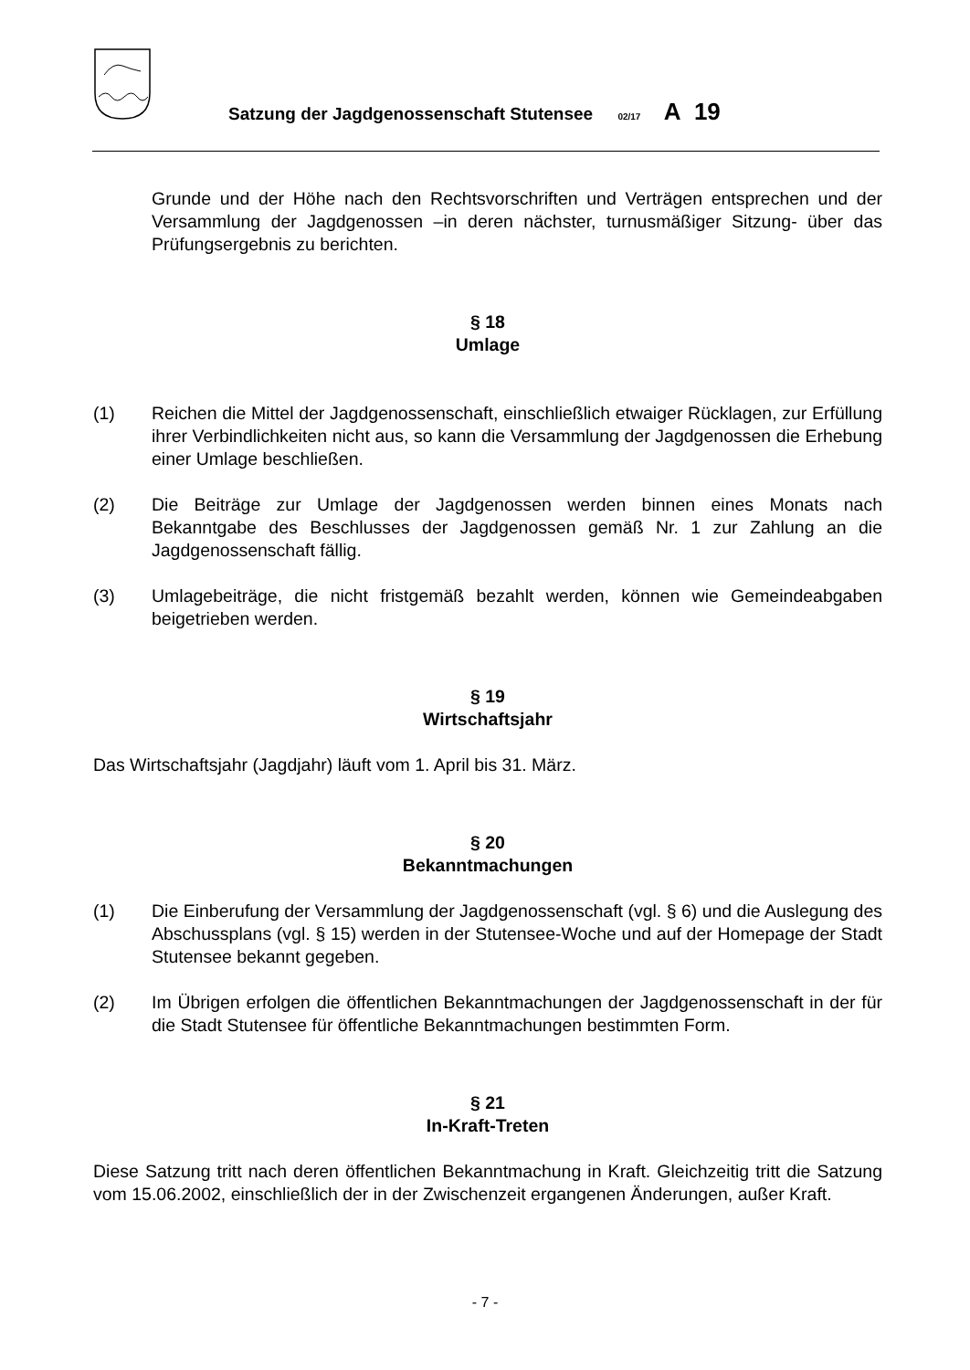Satzung der Jagdgenossenschaft Stutensee 02/17 A 19
Grunde und der Höhe nach den Rechtsvorschriften und Verträgen entsprechen und der Versammlung der Jagdgenossen –in deren nächster, turnusmäßiger Sitzung- über das Prüfungsergebnis zu berichten.
§ 18
Umlage
(1) Reichen die Mittel der Jagdgenossenschaft, einschließlich etwaiger Rücklagen, zur Erfüllung ihrer Verbindlichkeiten nicht aus, so kann die Versammlung der Jagdgenossen die Erhebung einer Umlage beschließen.
(2) Die Beiträge zur Umlage der Jagdgenossen werden binnen eines Monats nach Bekanntgabe des Beschlusses der Jagdgenossen gemäß Nr. 1 zur Zahlung an die Jagdgenossenschaft fällig.
(3) Umlagebeiträge, die nicht fristgemäß bezahlt werden, können wie Gemeindeabgaben beigetrieben werden.
§ 19
Wirtschaftsjahr
Das Wirtschaftsjahr (Jagdjahr) läuft vom 1. April bis 31. März.
§ 20
Bekanntmachungen
(1) Die Einberufung der Versammlung der Jagdgenossenschaft (vgl. § 6) und die Auslegung des Abschussplans (vgl. § 15) werden in der Stutensee-Woche und auf der Homepage der Stadt Stutensee bekannt gegeben.
(2) Im Übrigen erfolgen die öffentlichen Bekanntmachungen der Jagdgenossenschaft in der für die Stadt Stutensee für öffentliche Bekanntmachungen bestimmten Form.
§ 21
In-Kraft-Treten
Diese Satzung tritt nach deren öffentlichen Bekanntmachung in Kraft. Gleichzeitig tritt die Satzung vom 15.06.2002, einschließlich der in der Zwischenzeit ergangenen Änderungen, außer Kraft.
- 7 -